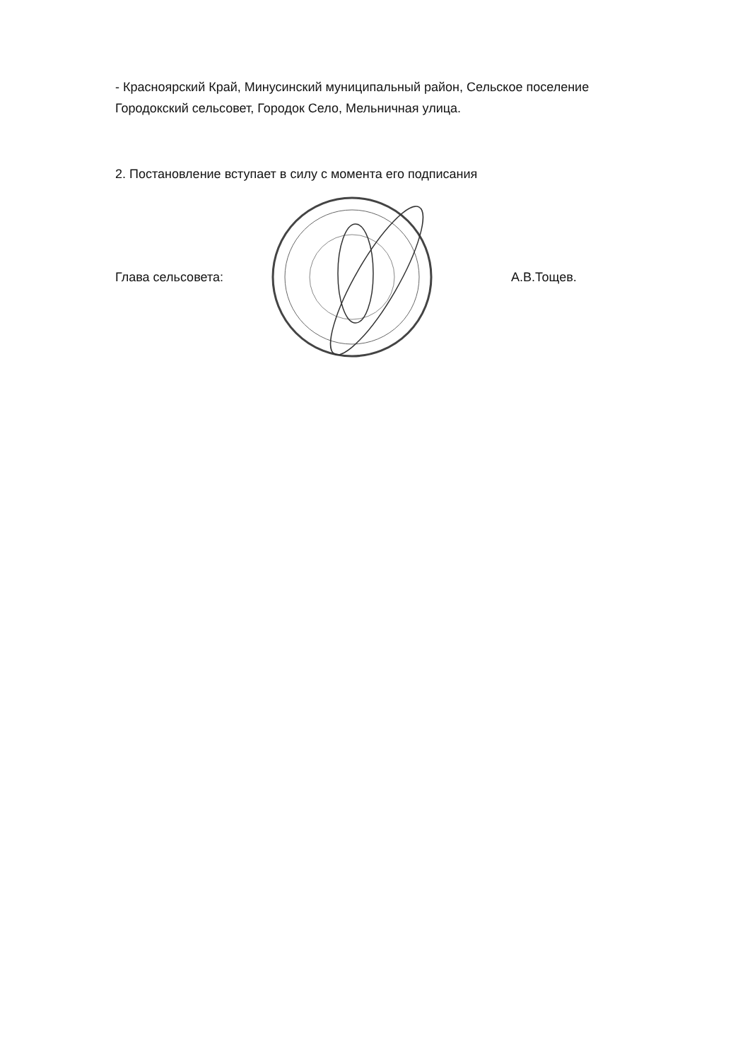- Красноярский Край, Минусинский муниципальный район, Сельское поселение Городокский сельсовет, Городок Село, Мельничная улица.
2. Постановление вступает в силу с момента его подписания
Глава сельсовета: А.В.Тощев.